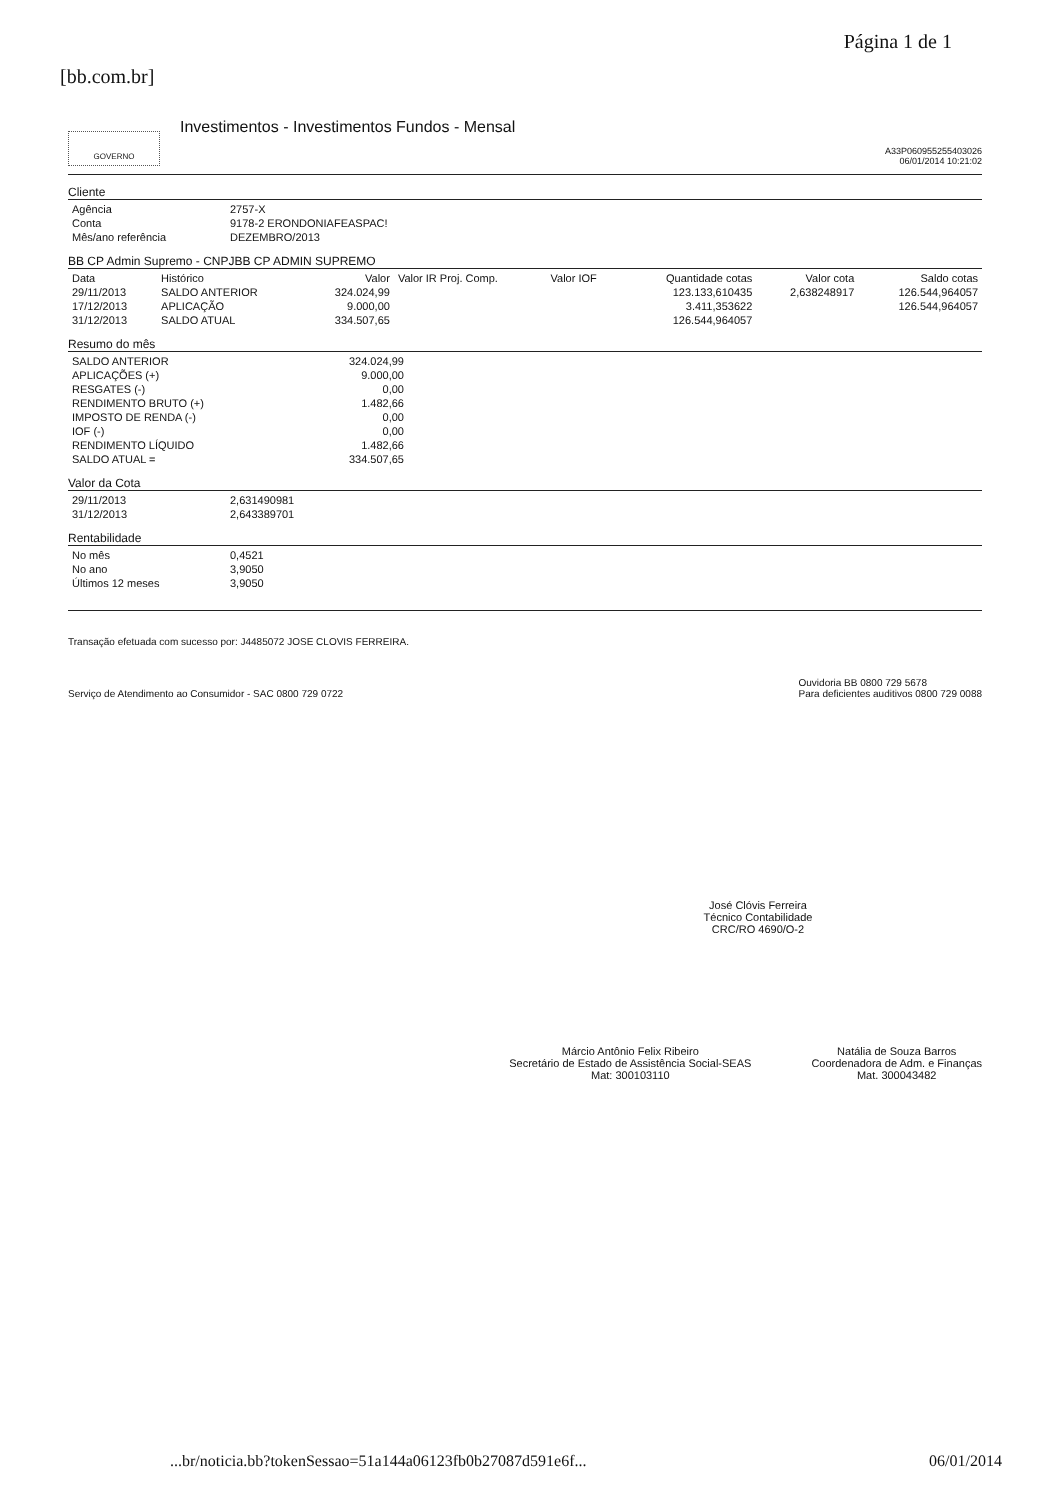[bb.com.br]
Página 1 de 1
GOVERNO
Investimentos - Investimentos Fundos - Mensal
A33P060955255403026
06/01/2014 10:21:02
Cliente
| Agência | 2757-X |
| Conta | 9178-2 ERONDONIAFEASPAC! |
| Mês/ano referência | DEZEMBRO/2013 |
BB CP Admin Supremo - CNPJBB CP ADMIN SUPREMO
| Data | Histórico | Valor | Valor IR Proj. Comp. | Valor IOF | Quantidade cotas | Valor cota | Saldo cotas |
| --- | --- | --- | --- | --- | --- | --- | --- |
| 29/11/2013 | SALDO ANTERIOR | 324.024,99 | | | 123.133,610435 | 2,638248917 | 126.544,964057 |
| 17/12/2013 | APLICAÇÃO | 9.000,00 | | | 3.411,353622 | | 126.544,964057 |
| 31/12/2013 | SALDO ATUAL | 334.507,65 | | | 126.544,964057 | | |
Resumo do mês
| SALDO ANTERIOR | 324.024,99 |
| APLICAÇÕES (+) | 9.000,00 |
| RESGATES (-) | 0,00 |
| RENDIMENTO BRUTO (+) | 1.482,66 |
| IMPOSTO DE RENDA (-) | 0,00 |
| IOF (-) | 0,00 |
| RENDIMENTO LÍQUIDO | 1.482,66 |
| SALDO ATUAL = | 334.507,65 |
Valor da Cota
| 29/11/2013 | 2,631490981 |
| 31/12/2013 | 2,643389701 |
Rentabilidade
| No mês | 0,4521 |
| No ano | 3,9050 |
| Últimos 12 meses | 3,9050 |
Transação efetuada com sucesso por: J4485072 JOSE CLOVIS FERREIRA.
Serviço de Atendimento ao Consumidor - SAC 0800 729 0722
Ouvidoria BB 0800 729 5678
Para deficientes auditivos 0800 729 0088
José Clóvis Ferreira
Técnico Contabilidade
CRC/RO 4690/O-2
Márcio Antônio Felix Ribeiro
Secretário de Estado de Assistência Social-SEAS
Mat: 300103110
Natália de Souza Barros
Coordenadora de Adm. e Finanças
Mat. 300043482
...br/noticia.bb?tokenSessao=51a144a06123fb0b27087d591e6f...
06/01/2014